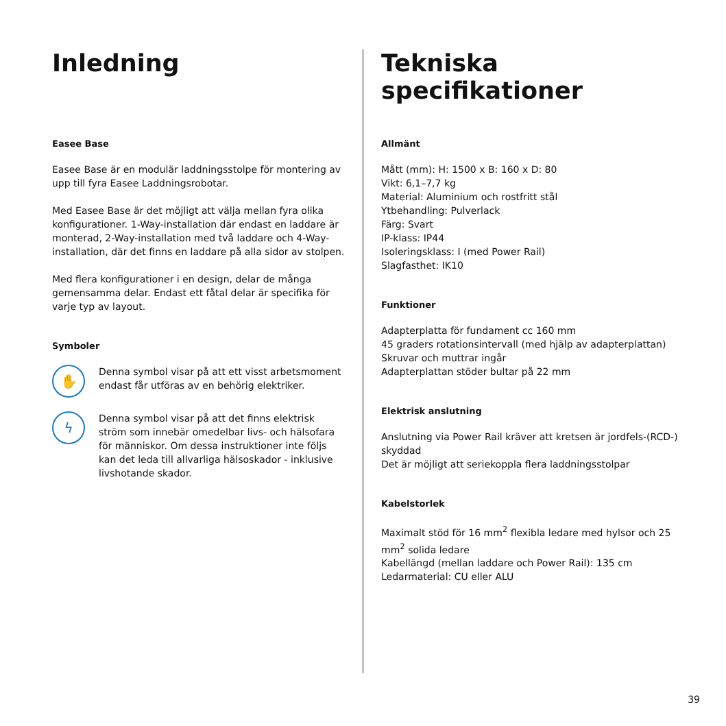Inledning
Easee Base
Easee Base är en modulär laddningsstolpe för montering av upp till fyra Easee Laddningsrobotar.
Med Easee Base är det möjligt att välja mellan fyra olika konfigurationer. 1-Way-installation där endast en laddare är monterad, 2-Way-installation med två laddare och 4-Way-installation, där det finns en laddare på alla sidor av stolpen.
Med flera konfigurationer i en design, delar de många gemensamma delar. Endast ett fåtal delar är specifika för varje typ av layout.
Symboler
✋
Denna symbol visar på att ett visst arbetsmoment endast får utföras av en behörig elektriker.
ϟ
Denna symbol visar på att det finns elektrisk ström som innebär omedelbar livs- och hälsofara för människor. Om dessa instruktioner inte följs kan det leda till allvarliga hälsoskador - inklusive livshotande skador.
Tekniska
specifikationer
Allmänt
Mått (mm): H: 1500 x B: 160 x D: 80
Vikt: 6,1–7,7 kg
Material: Aluminium och rostfritt stål
Ytbehandling: Pulverlack
Färg: Svart
IP-klass: IP44
Isoleringsklass: I (med Power Rail)
Slagfasthet: IK10
Funktioner
Adapterplatta för fundament cc 160 mm
45 graders rotationsintervall (med hjälp av adapterplattan)
Skruvar och muttrar ingår
Adapterplattan stöder bultar på 22 mm
Elektrisk anslutning
Anslutning via Power Rail kräver att kretsen är jordfels-(RCD-) skyddad
Det är möjligt att seriekoppla flera laddningsstolpar
Kabelstorlek
Maximalt stöd för 16 mm<sup>2</sup> flexibla ledare med hylsor och 25 mm<sup>2</sup> solida ledare
Kabellängd (mellan laddare och Power Rail): 135 cm
Ledarmaterial: CU eller ALU
39